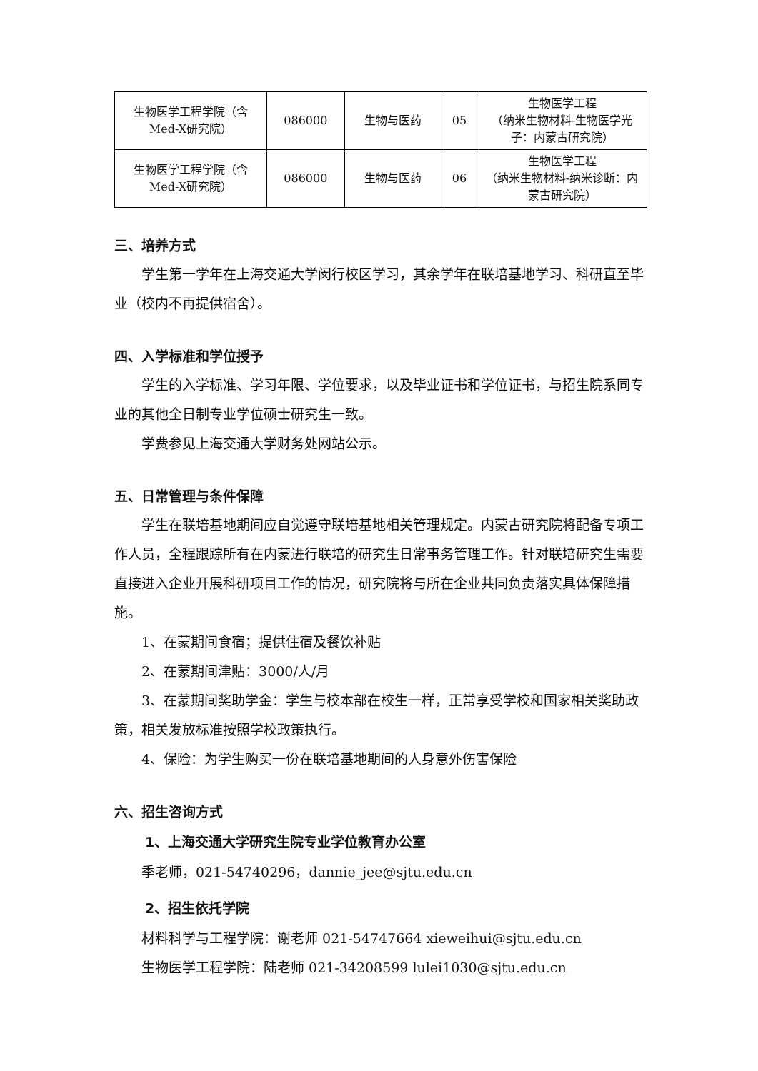| 生物医学工程学院（含Med-X研究院） | 086000 | 生物与医药 | 05 | 生物医学工程 （纳米生物材料-生物医学光子：内蒙古研究院） |
| 生物医学工程学院（含Med-X研究院） | 086000 | 生物与医药 | 06 | 生物医学工程 （纳米生物材料-纳米诊断：内蒙古研究院） |
三、培养方式
学生第一学年在上海交通大学闵行校区学习，其余学年在联培基地学习、科研直至毕业（校内不再提供宿舍）。
四、入学标准和学位授予
学生的入学标准、学习年限、学位要求，以及毕业证书和学位证书，与招生院系同专业的其他全日制专业学位硕士研究生一致。
学费参见上海交通大学财务处网站公示。
五、日常管理与条件保障
学生在联培基地期间应自觉遵守联培基地相关管理规定。内蒙古研究院将配备专项工作人员，全程跟踪所有在内蒙进行联培的研究生日常事务管理工作。针对联培研究生需要直接进入企业开展科研项目工作的情况，研究院将与所在企业共同负责落实具体保障措施。
1、在蒙期间食宿；提供住宿及餐饮补贴
2、在蒙期间津贴：3000/人/月
3、在蒙期间奖助学金：学生与校本部在校生一样，正常享受学校和国家相关奖助政策，相关发放标准按照学校政策执行。
4、保险：为学生购买一份在联培基地期间的人身意外伤害保险
六、招生咨询方式
1、上海交通大学研究生院专业学位教育办公室
季老师，021-54740296，dannie_jee@sjtu.edu.cn
2、招生依托学院
材料科学与工程学院：谢老师 021-54747664 xieweihui@sjtu.edu.cn
生物医学工程学院：陆老师 021-34208599 lulei1030@sjtu.edu.cn